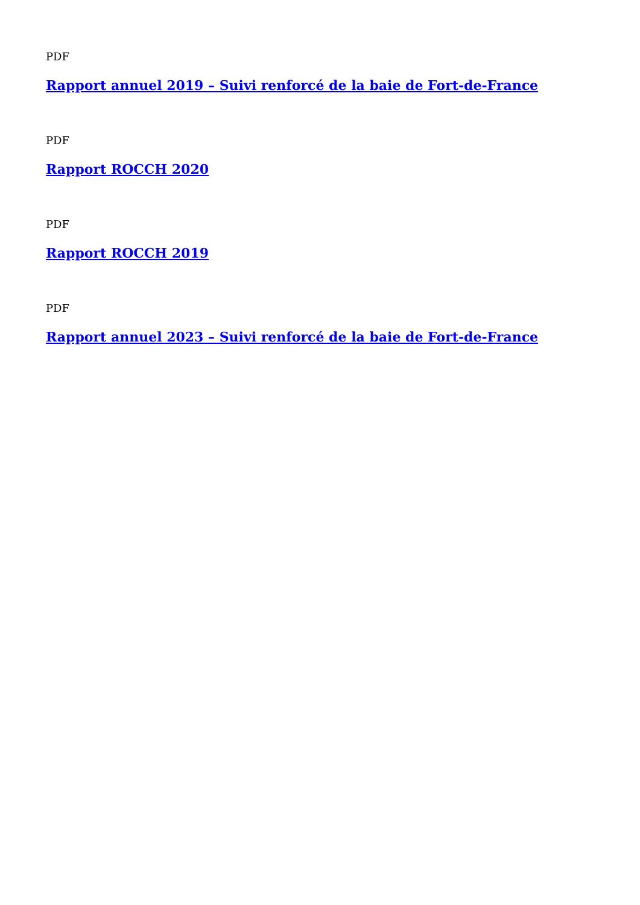PDF
Rapport annuel 2019 – Suivi renforcé de la baie de Fort-de-France
PDF
Rapport ROCCH 2020
PDF
Rapport ROCCH 2019
PDF
Rapport annuel 2023 – Suivi renforcé de la baie de Fort-de-France